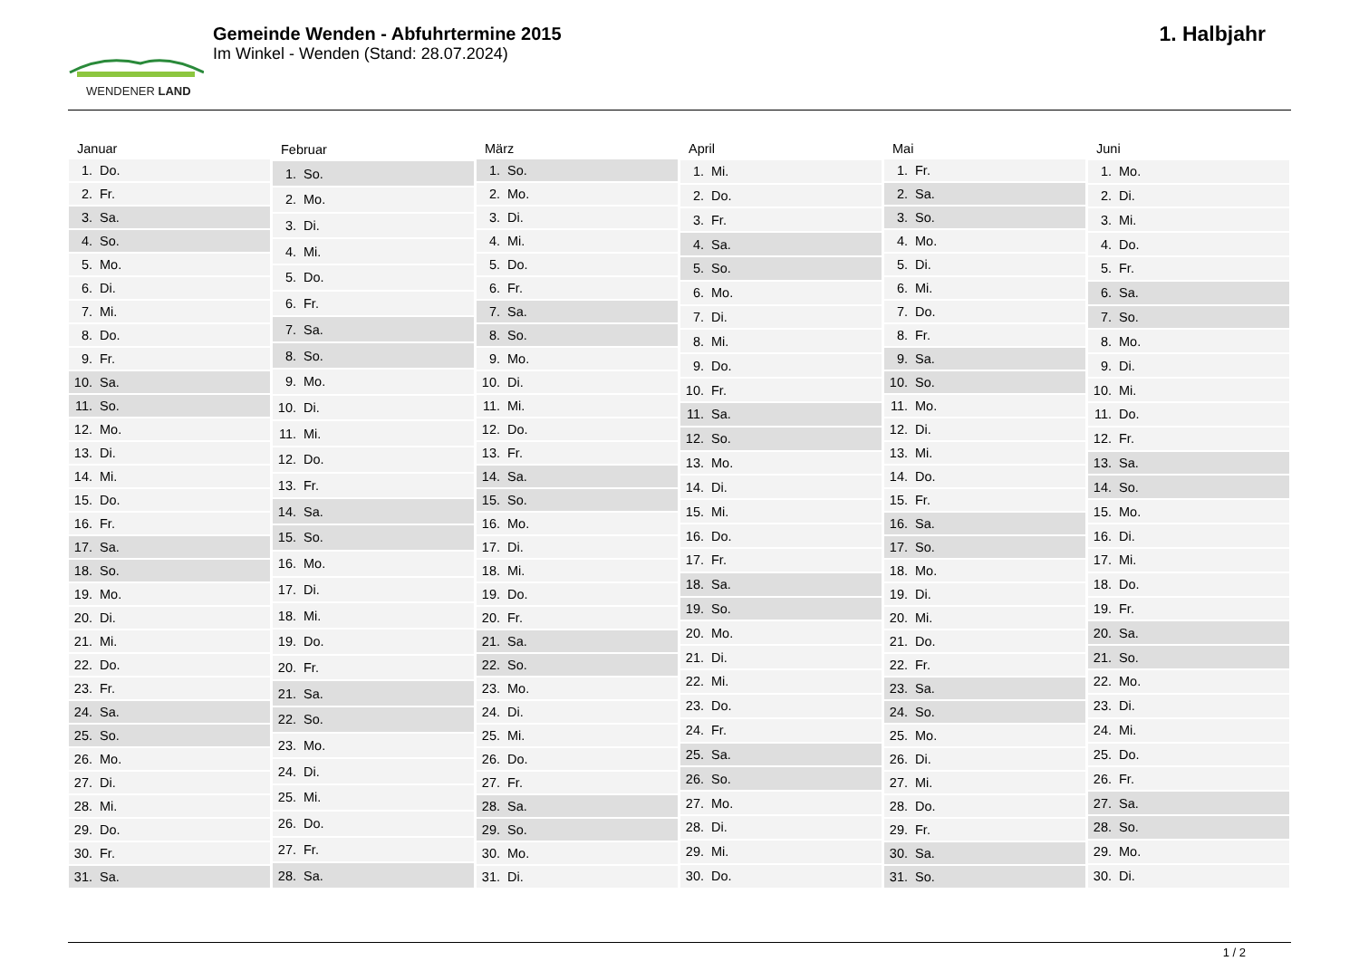WENDENER LAND
Gemeinde Wenden - Abfuhrtermine 2015
Im Winkel - Wenden (Stand: 28.07.2024)
1. Halbjahr
| Januar | |
| --- | --- |
| 1. | Do. |
| 2. | Fr. |
| 3. | Sa. |
| 4. | So. |
| 5. | Mo. |
| 6. | Di. |
| 7. | Mi. |
| 8. | Do. |
| 9. | Fr. |
| 10. | Sa. |
| 11. | So. |
| 12. | Mo. |
| 13. | Di. |
| 14. | Mi. |
| 15. | Do. |
| 16. | Fr. |
| 17. | Sa. |
| 18. | So. |
| 19. | Mo. |
| 20. | Di. |
| 21. | Mi. |
| 22. | Do. |
| 23. | Fr. |
| 24. | Sa. |
| 25. | So. |
| 26. | Mo. |
| 27. | Di. |
| 28. | Mi. |
| 29. | Do. |
| 30. | Fr. |
| 31. | Sa. |
| Februar | |
| --- | --- |
| 1. | So. |
| 2. | Mo. |
| 3. | Di. |
| 4. | Mi. |
| 5. | Do. |
| 6. | Fr. |
| 7. | Sa. |
| 8. | So. |
| 9. | Mo. |
| 10. | Di. |
| 11. | Mi. |
| 12. | Do. |
| 13. | Fr. |
| 14. | Sa. |
| 15. | So. |
| 16. | Mo. |
| 17. | Di. |
| 18. | Mi. |
| 19. | Do. |
| 20. | Fr. |
| 21. | Sa. |
| 22. | So. |
| 23. | Mo. |
| 24. | Di. |
| 25. | Mi. |
| 26. | Do. |
| 27. | Fr. |
| 28. | Sa. |
| März | |
| --- | --- |
| 1. | So. |
| 2. | Mo. |
| 3. | Di. |
| 4. | Mi. |
| 5. | Do. |
| 6. | Fr. |
| 7. | Sa. |
| 8. | So. |
| 9. | Mo. |
| 10. | Di. |
| 11. | Mi. |
| 12. | Do. |
| 13. | Fr. |
| 14. | Sa. |
| 15. | So. |
| 16. | Mo. |
| 17. | Di. |
| 18. | Mi. |
| 19. | Do. |
| 20. | Fr. |
| 21. | Sa. |
| 22. | So. |
| 23. | Mo. |
| 24. | Di. |
| 25. | Mi. |
| 26. | Do. |
| 27. | Fr. |
| 28. | Sa. |
| 29. | So. |
| 30. | Mo. |
| 31. | Di. |
| April | |
| --- | --- |
| 1. | Mi. |
| 2. | Do. |
| 3. | Fr. |
| 4. | Sa. |
| 5. | So. |
| 6. | Mo. |
| 7. | Di. |
| 8. | Mi. |
| 9. | Do. |
| 10. | Fr. |
| 11. | Sa. |
| 12. | So. |
| 13. | Mo. |
| 14. | Di. |
| 15. | Mi. |
| 16. | Do. |
| 17. | Fr. |
| 18. | Sa. |
| 19. | So. |
| 20. | Mo. |
| 21. | Di. |
| 22. | Mi. |
| 23. | Do. |
| 24. | Fr. |
| 25. | Sa. |
| 26. | So. |
| 27. | Mo. |
| 28. | Di. |
| 29. | Mi. |
| 30. | Do. |
| Mai | |
| --- | --- |
| 1. | Fr. |
| 2. | Sa. |
| 3. | So. |
| 4. | Mo. |
| 5. | Di. |
| 6. | Mi. |
| 7. | Do. |
| 8. | Fr. |
| 9. | Sa. |
| 10. | So. |
| 11. | Mo. |
| 12. | Di. |
| 13. | Mi. |
| 14. | Do. |
| 15. | Fr. |
| 16. | Sa. |
| 17. | So. |
| 18. | Mo. |
| 19. | Di. |
| 20. | Mi. |
| 21. | Do. |
| 22. | Fr. |
| 23. | Sa. |
| 24. | So. |
| 25. | Mo. |
| 26. | Di. |
| 27. | Mi. |
| 28. | Do. |
| 29. | Fr. |
| 30. | Sa. |
| 31. | So. |
| Juni | |
| --- | --- |
| 1. | Mo. |
| 2. | Di. |
| 3. | Mi. |
| 4. | Do. |
| 5. | Fr. |
| 6. | Sa. |
| 7. | So. |
| 8. | Mo. |
| 9. | Di. |
| 10. | Mi. |
| 11. | Do. |
| 12. | Fr. |
| 13. | Sa. |
| 14. | So. |
| 15. | Mo. |
| 16. | Di. |
| 17. | Mi. |
| 18. | Do. |
| 19. | Fr. |
| 20. | Sa. |
| 21. | So. |
| 22. | Mo. |
| 23. | Di. |
| 24. | Mi. |
| 25. | Do. |
| 26. | Fr. |
| 27. | Sa. |
| 28. | So. |
| 29. | Mo. |
| 30. | Di. |
1 / 2